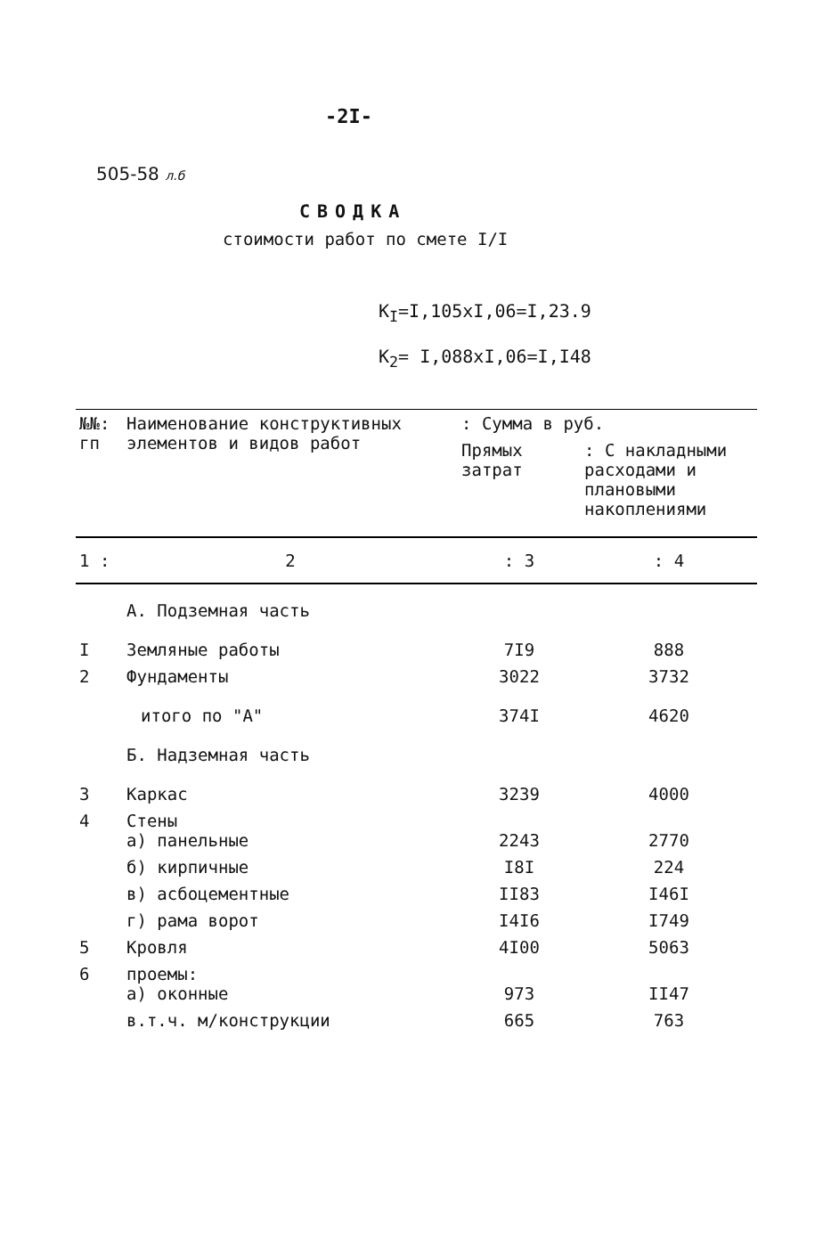-2I-
505-58 л.б
СВОДКА
стоимости работ по смете I/I
K<sub>I</sub>=I,105xI,06=I,23.9
K<sub>2</sub>= I,088xI,06=I,I48
| №№: гп | Наименование конструктивных элементов и видов работ | : Сумма в руб. | |
| --- | --- | --- | --- |
| | | Прямых затрат | : С накладными расходами и плановыми накоплениями |
| 1 : | 2 | : 3 | : 4 |
| | А. Подземная часть | | |
| I | Земляные работы | 7I9 | 888 |
| 2 | Фундаменты | 3022 | 3732 |
| | итого по "А" | 374I | 4620 |
| | Б. Надземная часть | | |
| 3 | Каркас | 3239 | 4000 |
| 4 | Стены а) панельные | 2243 | 2770 |
| | б) кирпичные | I8I | 224 |
| | в) асбоцементные | II83 | I46I |
| | г) рама ворот | I4I6 | I749 |
| 5 | Кровля | 4I00 | 5063 |
| 6 | проемы: а) оконные | 973 | II47 |
| | в.т.ч. м/конструкции | 665 | 763 |